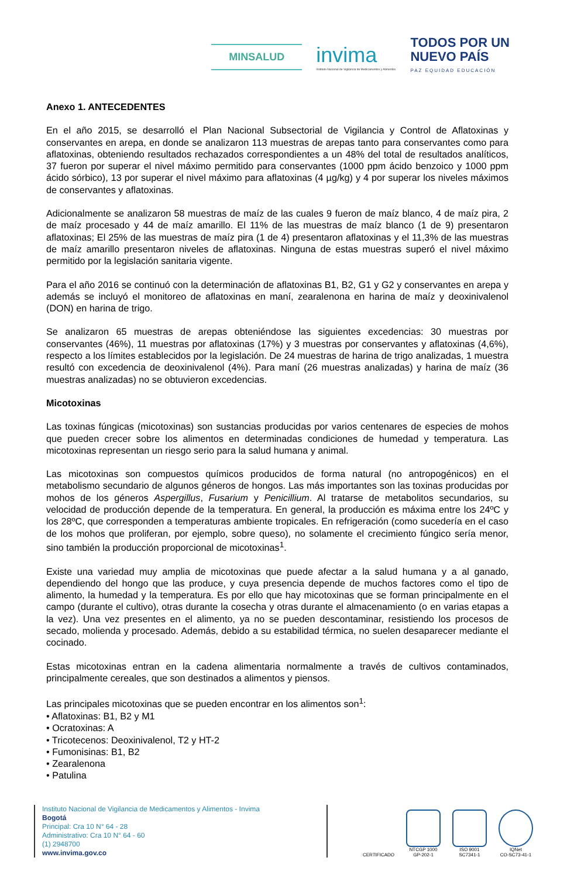MINSALUD
invima
Instituto Nacional de Vigilancia de Medicamentos y Alimentos.
TODOS POR UN
NUEVO PAÍS
PAZ EQUIDAD EDUCACIÓN
Anexo 1. ANTECEDENTES
En el año 2015, se desarrolló el Plan Nacional Subsectorial de Vigilancia y Control de Aflatoxinas y conservantes en arepa, en donde se analizaron 113 muestras de arepas tanto para conservantes como para aflatoxinas, obteniendo resultados rechazados correspondientes a un 48% del total de resultados analíticos, 37 fueron por superar el nivel máximo permitido para conservantes (1000 ppm ácido benzoico y 1000 ppm ácido sórbico), 13 por superar el nivel máximo para aflatoxinas (4 µg/kg) y 4 por superar los niveles máximos de conservantes y aflatoxinas.
Adicionalmente se analizaron 58 muestras de maíz de las cuales 9 fueron de maíz blanco, 4 de maíz pira, 2 de maíz procesado y 44 de maíz amarillo. El 11% de las muestras de maíz blanco (1 de 9) presentaron aflatoxinas; El 25% de las muestras de maíz pira (1 de 4) presentaron aflatoxinas y el 11,3% de las muestras de maíz amarillo presentaron niveles de aflatoxinas. Ninguna de estas muestras superó el nivel máximo permitido por la legislación sanitaria vigente.
Para el año 2016 se continuó con la determinación de aflatoxinas B1, B2, G1 y G2 y conservantes en arepa y además se incluyó el monitoreo de aflatoxinas en maní, zearalenona en harina de maíz y deoxinivalenol (DON) en harina de trigo.
Se analizaron 65 muestras de arepas obteniéndose las siguientes excedencias: 30 muestras por conservantes (46%), 11 muestras por aflatoxinas (17%) y 3 muestras por conservantes y aflatoxinas (4,6%), respecto a los límites establecidos por la legislación. De 24 muestras de harina de trigo analizadas, 1 muestra resultó con excedencia de deoxinivalenol (4%). Para maní (26 muestras analizadas) y harina de maíz (36 muestras analizadas) no se obtuvieron excedencias.
Micotoxinas
Las toxinas fúngicas (micotoxinas) son sustancias producidas por varios centenares de especies de mohos que pueden crecer sobre los alimentos en determinadas condiciones de humedad y temperatura. Las micotoxinas representan un riesgo serio para la salud humana y animal.
Las micotoxinas son compuestos químicos producidos de forma natural (no antropogénicos) en el metabolismo secundario de algunos géneros de hongos. Las más importantes son las toxinas producidas por mohos de los géneros Aspergillus, Fusarium y Penicillium. Al tratarse de metabolitos secundarios, su velocidad de producción depende de la temperatura. En general, la producción es máxima entre los 24ºC y los 28ºC, que corresponden a temperaturas ambiente tropicales. En refrigeración (como sucedería en el caso de los mohos que proliferan, por ejemplo, sobre queso), no solamente el crecimiento fúngico sería menor, sino también la producción proporcional de micotoxinas<sup>1</sup>.
Existe una variedad muy amplia de micotoxinas que puede afectar a la salud humana y a al ganado, dependiendo del hongo que las produce, y cuya presencia depende de muchos factores como el tipo de alimento, la humedad y la temperatura. Es por ello que hay micotoxinas que se forman principalmente en el campo (durante el cultivo), otras durante la cosecha y otras durante el almacenamiento (o en varias etapas a la vez). Una vez presentes en el alimento, ya no se pueden descontaminar, resistiendo los procesos de secado, molienda y procesado. Además, debido a su estabilidad térmica, no suelen desaparecer mediante el cocinado.
Estas micotoxinas entran en la cadena alimentaria normalmente a través de cultivos contaminados, principalmente cereales, que son destinados a alimentos y piensos.
Las principales micotoxinas que se pueden encontrar en los alimentos son<sup>1</sup>:
• Aflatoxinas: B1, B2 y M1
• Ocratoxinas: A
• Tricotecenos: Deoxinivalenol, T2 y HT-2
• Fumonisinas: B1, B2
• Zearalenona
• Patulina
Instituto Nacional de Vigilancia de Medicamentos y Alimentos - Invima
Bogotá
Principal: Cra 10 N° 64 - 28
Administrativo: Cra 10 N° 64 - 60
(1) 2948700
www.invima.gov.co
CERTIFICADO
NTCGP 1000
GP-202-1
ISO 9001
SC7341-1
IQNet
CO-SC73-41-1